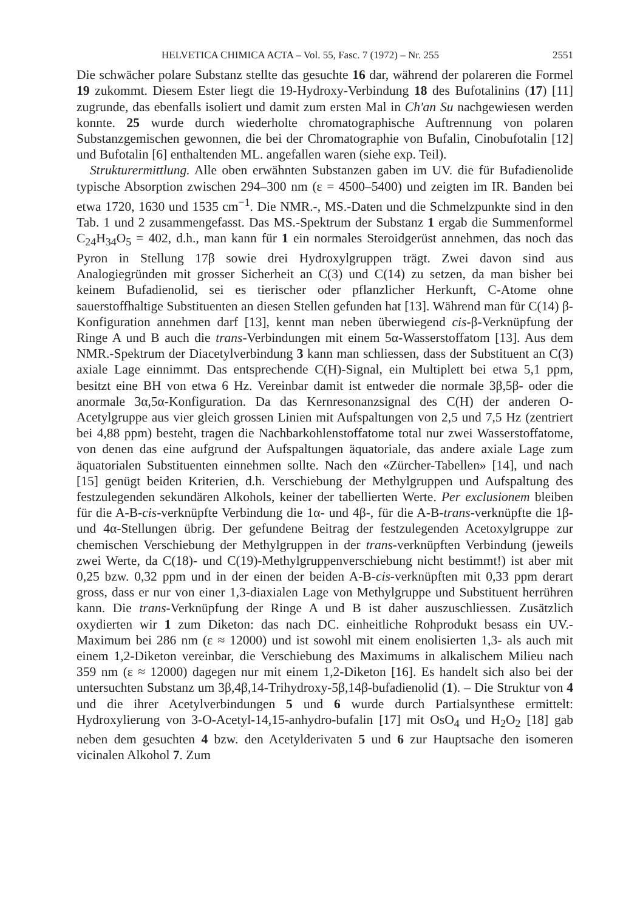HELVETICA CHIMICA ACTA – Vol. 55, Fasc. 7 (1972) – Nr. 255 2551
Die schwächer polare Substanz stellte das gesuchte 16 dar, während der polareren die Formel 19 zukommt. Diesem Ester liegt die 19-Hydroxy-Verbindung 18 des Bufotalinins (17) [11] zugrunde, das ebenfalls isoliert und damit zum ersten Mal in Ch'an Su nachgewiesen werden konnte. 25 wurde durch wiederholte chromatographische Auftrennung von polaren Substanzgemischen gewonnen, die bei der Chromatographie von Bufalin, Cinobufotalin [12] und Bufotalin [6] enthaltenden ML. angefallen waren (siehe exp. Teil).
Strukturermittlung. Alle oben erwähnten Substanzen gaben im UV. die für Bufadienolide typische Absorption zwischen 294–300 nm (ε = 4500–5400) und zeigten im IR. Banden bei etwa 1720, 1630 und 1535 cm<sup>−1</sup>. Die NMR.-, MS.-Daten und die Schmelzpunkte sind in den Tab. 1 und 2 zusammengefasst. Das MS.-Spektrum der Substanz 1 ergab die Summenformel C<sub>24</sub>H<sub>34</sub>O<sub>5</sub> = 402, d.h., man kann für 1 ein normales Steroidgerüst annehmen, das noch das Pyron in Stellung 17β sowie drei Hydroxylgruppen trägt. Zwei davon sind aus Analogiegründen mit grosser Sicherheit an C(3) und C(14) zu setzen, da man bisher bei keinem Bufadienolid, sei es tierischer oder pflanzlicher Herkunft, C-Atome ohne sauerstoffhaltige Substituenten an diesen Stellen gefunden hat [13]. Während man für C(14) β-Konfiguration annehmen darf [13], kennt man neben überwiegend cis-β-Verknüpfung der Ringe A und B auch die trans-Verbindungen mit einem 5α-Wasserstoffatom [13]. Aus dem NMR.-Spektrum der Diacetylverbindung 3 kann man schliessen, dass der Substituent an C(3) axiale Lage einnimmt. Das entsprechende C(H)-Signal, ein Multiplett bei etwa 5,1 ppm, besitzt eine BH von etwa 6 Hz. Vereinbar damit ist entweder die normale 3β,5β- oder die anormale 3α,5α-Konfiguration. Da das Kernresonanzsignal des C(H) der anderen O-Acetylgruppe aus vier gleich grossen Linien mit Aufspaltungen von 2,5 und 7,5 Hz (zentriert bei 4,88 ppm) besteht, tragen die Nachbarkohlenstoffatome total nur zwei Wasserstoffatome, von denen das eine aufgrund der Aufspaltungen äquatoriale, das andere axiale Lage zum äquatorialen Substituenten einnehmen sollte. Nach den «Zürcher-Tabellen» [14], und nach [15] genügt beiden Kriterien, d.h. Verschiebung der Methylgruppen und Aufspaltung des festzulegenden sekundären Alkohols, keiner der tabellierten Werte. Per exclusionem bleiben für die A-B-cis-verknüpfte Verbindung die 1α- und 4β-, für die A-B-trans-verknüpfte die 1β- und 4α-Stellungen übrig. Der gefundene Beitrag der festzulegenden Acetoxylgruppe zur chemischen Verschiebung der Methylgruppen in der trans-verknüpften Verbindung (jeweils zwei Werte, da C(18)- und C(19)-Methylgruppenverschiebung nicht bestimmt!) ist aber mit 0,25 bzw. 0,32 ppm und in der einen der beiden A-B-cis-verknüpften mit 0,33 ppm derart gross, dass er nur von einer 1,3-diaxialen Lage von Methylgruppe und Substituent herrühren kann. Die trans-Verknüpfung der Ringe A und B ist daher auszuschliessen. Zusätzlich oxydierten wir 1 zum Diketon: das nach DC. einheitliche Rohprodukt besass ein UV.-Maximum bei 286 nm (ε ≈ 12000) und ist sowohl mit einem enolisierten 1,3- als auch mit einem 1,2-Diketon vereinbar, die Verschiebung des Maximums in alkalischem Milieu nach 359 nm (ε ≈ 12000) dagegen nur mit einem 1,2-Diketon [16]. Es handelt sich also bei der untersuchten Substanz um 3β,4β,14-Trihydroxy-5β,14β-bufadienolid (1). – Die Struktur von 4 und die ihrer Acetylverbindungen 5 und 6 wurde durch Partialsynthese ermittelt: Hydroxylierung von 3-O-Acetyl-14,15-anhydro-bufalin [17] mit OsO<sub>4</sub> und H<sub>2</sub>O<sub>2</sub> [18] gab neben dem gesuchten 4 bzw. den Acetylderivaten 5 und 6 zur Hauptsache den isomeren vicinalen Alkohol 7. Zum